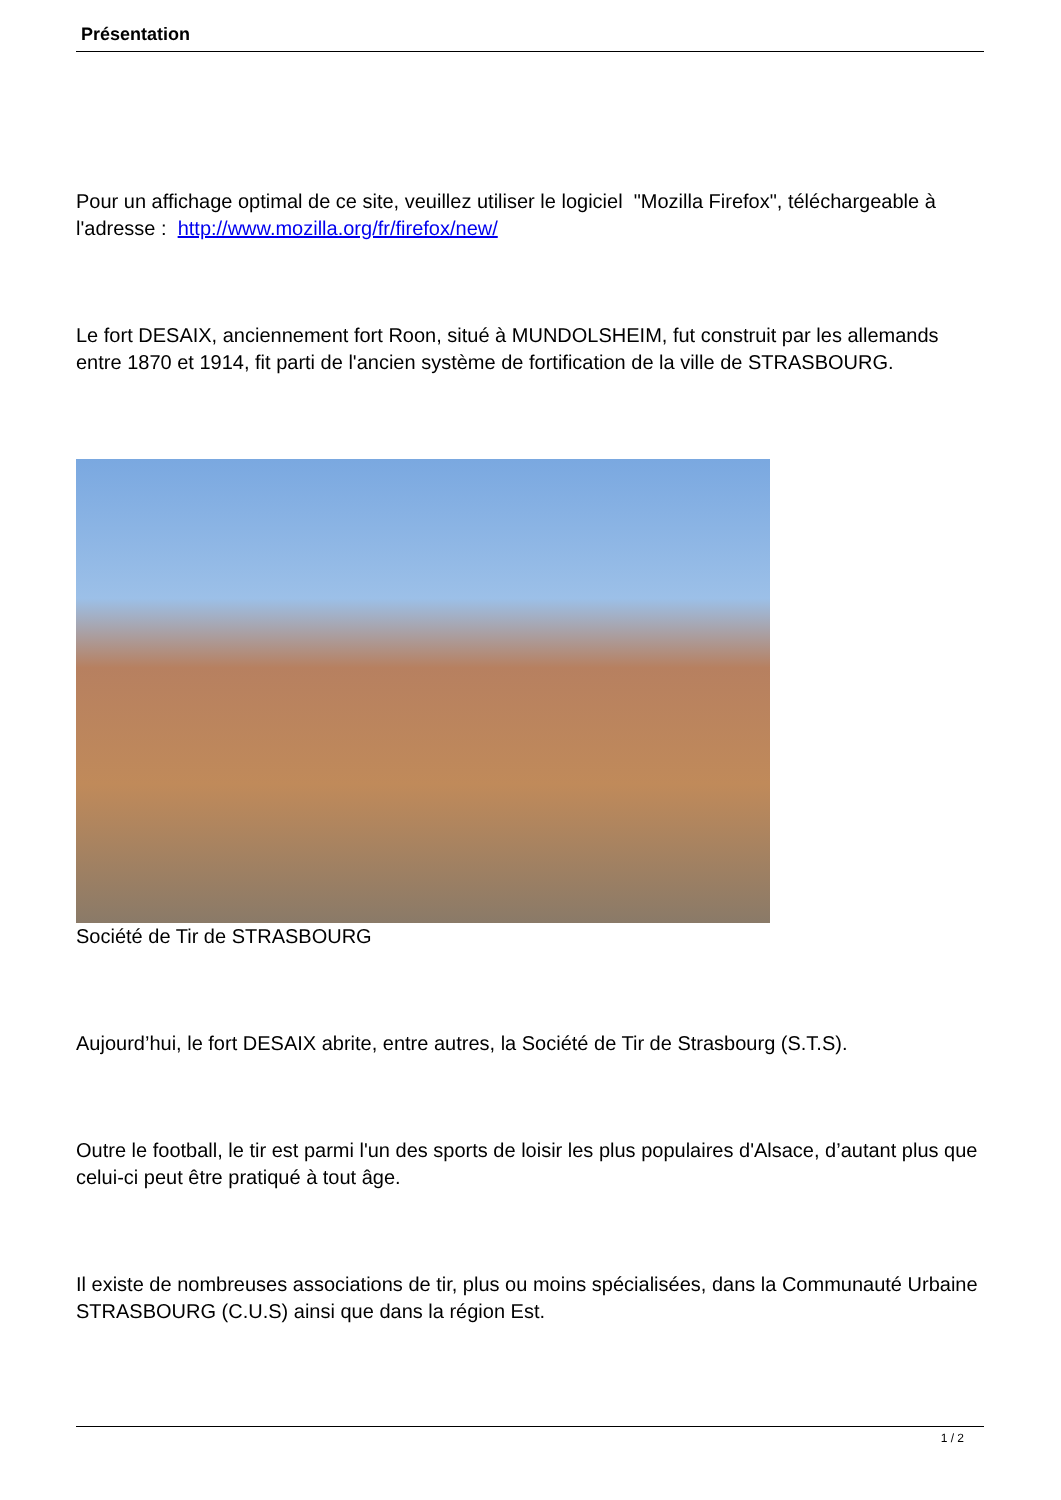Présentation
Pour un affichage optimal de ce site, veuillez utiliser le logiciel "Mozilla Firefox", téléchargeable à l'adresse : http://www.mozilla.org/fr/firefox/new/
Le fort DESAIX, anciennement fort Roon, situé à MUNDOLSHEIM, fut construit par les allemands entre 1870 et 1914, fit parti de l'ancien système de fortification de la ville de STRASBOURG.
Société de Tir de STRASBOURG
Aujourd’hui, le fort DESAIX abrite, entre autres, la Société de Tir de Strasbourg (S.T.S).
Outre le football, le tir est parmi l'un des sports de loisir les plus populaires d'Alsace, d’autant plus que celui-ci peut être pratiqué à tout âge.
Il existe de nombreuses associations de tir, plus ou moins spécialisées, dans la Communauté Urbaine STRASBOURG (C.U.S) ainsi que dans la région Est.
1 / 2